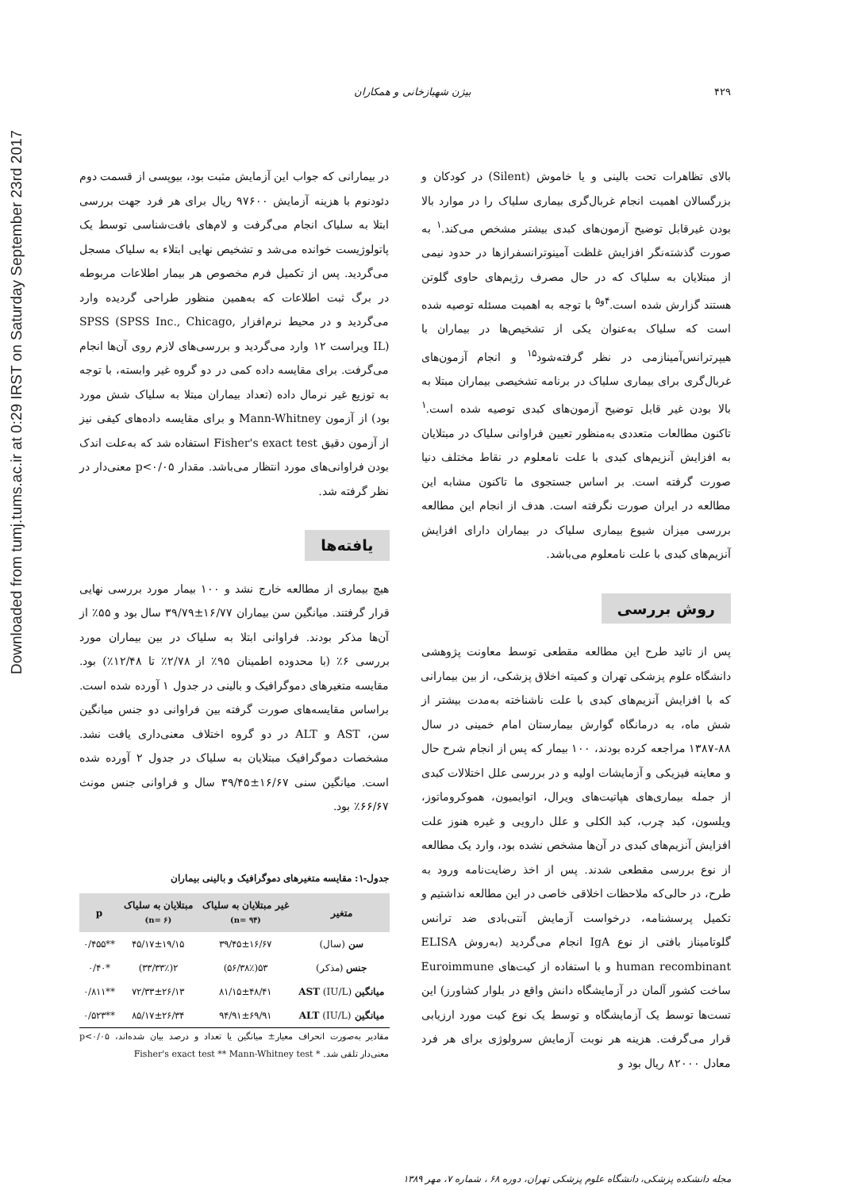Downloaded from tumj.tums.ac.ir at 0:29 IRST on Saturday September 23rd 2017
۴۲۹ بیژن شهبازخانی و همکاران
بالای تظاهرات تحت بالینی و یا خاموش (Silent) در کودکان و بزرگسالان اهمیت انجام غربال‌گری بیماری سلیاک را در موارد بالا بودن غیرقابل توضیح آزمون‌های کبدی بیشتر مشخص می‌کند.<sup>۱</sup> به صورت گذشته‌نگر افزایش غلظت آمینوترانسفرازها در حدود نیمی از مبتلایان به سلیاک که در حال مصرف رژیم‌های حاوی گلوتن هستند گزارش شده است.<sup>۴و۵</sup> با توجه به اهمیت مسئله توصیه شده است که سلیاک به‌عنوان یکی از تشخیص‌ها در بیماران با هیپرترانس‌آمینازمی در نظر گرفته‌شود<sup>۱۵</sup> و انجام آزمون‌های غربال‌گری برای بیماری سلیاک در برنامه تشخیصی بیماران مبتلا به بالا بودن غیر قابل توضیح آزمون‌های کبدی توصیه شده است.<sup>۱</sup> تاکنون مطالعات متعددی به‌منظور تعیین فراوانی سلیاک در مبتلایان به افزایش آنزیم‌های کبدی با علت نامعلوم در نقاط مختلف دنیا صورت گرفته است. بر اساس جستجوی ما تاکنون مشابه این مطالعه در ایران صورت نگرفته است. هدف از انجام این مطالعه بررسی میزان شیوع بیماری سلیاک در بیماران دارای افزایش آنزیم‌های کبدی با علت نامعلوم می‌باشد.
روش بررسی
پس از تائید طرح این مطالعه مقطعی توسط معاونت پژوهشی دانشگاه علوم پزشکی تهران و کمیته اخلاق پزشکی، از بین بیمارانی که با افزایش آنزیم‌های کبدی با علت ناشناخته به‌مدت بیشتر از شش ماه، به درمانگاه گوارش بیمارستان امام خمینی در سال ۸۸-۱۳۸۷ مراجعه کرده بودند، ۱۰۰ بیمار که پس از انجام شرح حال و معاینه فیزیکی و آزمایشات اولیه و در بررسی علل اختلالات کبدی از جمله بیماری‌های هپاتیت‌های ویرال، اتوایمیون، هموکروماتوز، ویلسون، کبد چرب، کبد الکلی و علل دارویی و غیره هنوز علت افزایش آنزیم‌های کبدی در آن‌ها مشخص نشده بود، وارد یک مطالعه از نوع بررسی مقطعی شدند. پس از اخذ رضایت‌نامه ورود به طرح، در حالی‌که ملاحظات اخلاقی خاصی در این مطالعه نداشتیم و تکمیل پرسشنامه، درخواست آزمایش آنتی‌بادی ضد ترانس گلوتامیناز بافتی از نوع IgA انجام می‌گردید (به‌روش ELISA human recombinant و با استفاده از کیت‌های Euroimmune ساخت کشور آلمان در آزمایشگاه دانش واقع در بلوار کشاورز) این تست‌ها توسط یک آزمایشگاه و توسط یک نوع کیت مورد ارزیابی قرار می‌گرفت. هزینه هر نوبت آزمایش سرولوژی برای هر فرد معادل ۸۲۰۰۰ ریال بود و
در بیمارانی که جواب این آزمایش مثبت بود، بیوپسی از قسمت دوم دئودنوم با هزینه آزمایش ۹۷۶۰۰ ریال برای هر فرد جهت بررسی ابتلا به سلیاک انجام می‌گرفت و لام‌های بافت‌شناسی توسط یک پاتولوژیست خوانده می‌شد و تشخیص نهایی ابتلاء به سلیاک مسجل می‌گردید. پس از تکمیل فرم مخصوص هر بیمار اطلاعات مربوطه در برگ ثبت اطلاعات که به‌همین منظور طراحی گردیده وارد می‌گردید و در محیط نرم‌افزار SPSS (SPSS Inc., Chicago, IL) ویراست ۱۲ وارد می‌گردید و بررسی‌های لازم روی آن‌ها انجام می‌گرفت. برای مقایسه داده کمی در دو گروه غیر وابسته، با توجه به توزیع غیر نرمال داده (تعداد بیماران مبتلا به سلیاک شش مورد بود) از آزمون Mann-Whitney و برای مقایسه داده‌های کیفی نیز از آزمون دقیق Fisher's exact test استفاده شد که به‌علت اندک بودن فراوانی‌های مورد انتظار می‌باشد. مقدار p<۰/۰۵ معنی‌دار در نظر گرفته شد.
یافته‌ها
هیچ بیماری از مطالعه خارج نشد و ۱۰۰ بیمار مورد بررسی نهایی قرار گرفتند. میانگین سن بیماران ۱۶/۷۷±۳۹/۷۹ سال بود و ۵۵٪ از آن‌ها مذکر بودند. فراوانی ابتلا به سلیاک در بین بیماران مورد بررسی ۶٪ (با محدوده اطمینان ۹۵٪ از ۲/۷۸٪ تا ۱۲/۴۸٪) بود. مقایسه متغیرهای دموگرافیک و بالینی در جدول ۱ آورده شده است. براساس مقایسه‌های صورت گرفته بین فراوانی دو جنس میانگین سن، AST و ALT در دو گروه اختلاف معنی‌داری یافت نشد. مشخصات دموگرافیک مبتلایان به سلیاک در جدول ۲ آورده شده است. میانگین سنی ۱۶/۶۷±۳۹/۴۵ سال و فراوانی جنس مونث ۶۶/۶۷٪ بود.
جدول-۱: مقایسه متغیرهای دموگرافیک و بالینی بیماران
| متغیر | غیر مبتلایان به سلیاک (n= ۹۴) | مبتلایان به سلیاک (n= ۶) | p |
| --- | --- | --- | --- |
| سن (سال) | ۳۹/۴۵±۱۶/۶۷ | ۴۵/۱۷±۱۹/۱۵ | **۰/۴۵۵ |
| جنس (مذکر) | ۵۳(۵۶/۳۸٪) | ۲(۳۳/۳۳٪) | *۰/۴۰ |
| میانگین AST (IU/L) | ۸۱/۱۵±۴۸/۴۱ | ۷۲/۳۳±۲۶/۱۳ | **۰/۸۱۱ |
| میانگین ALT (IU/L) | ۹۴/۹۱±۶۹/۹۱ | ۸۵/۱۷±۲۶/۳۴ | **۰/۵۲۳ |
مقادیر به‌صورت انحراف معیار± میانگین یا تعداد و درصد بیان شده‌اند، p<۰/۰۵ معنی‌دار تلقی شد. * Fisher's exact test ** Mann-Whitney test
مجله دانشکده پزشکی، دانشگاه علوم پزشکی تهران، دوره ۶۸ ، شماره ۷، مهر ۱۳۸۹